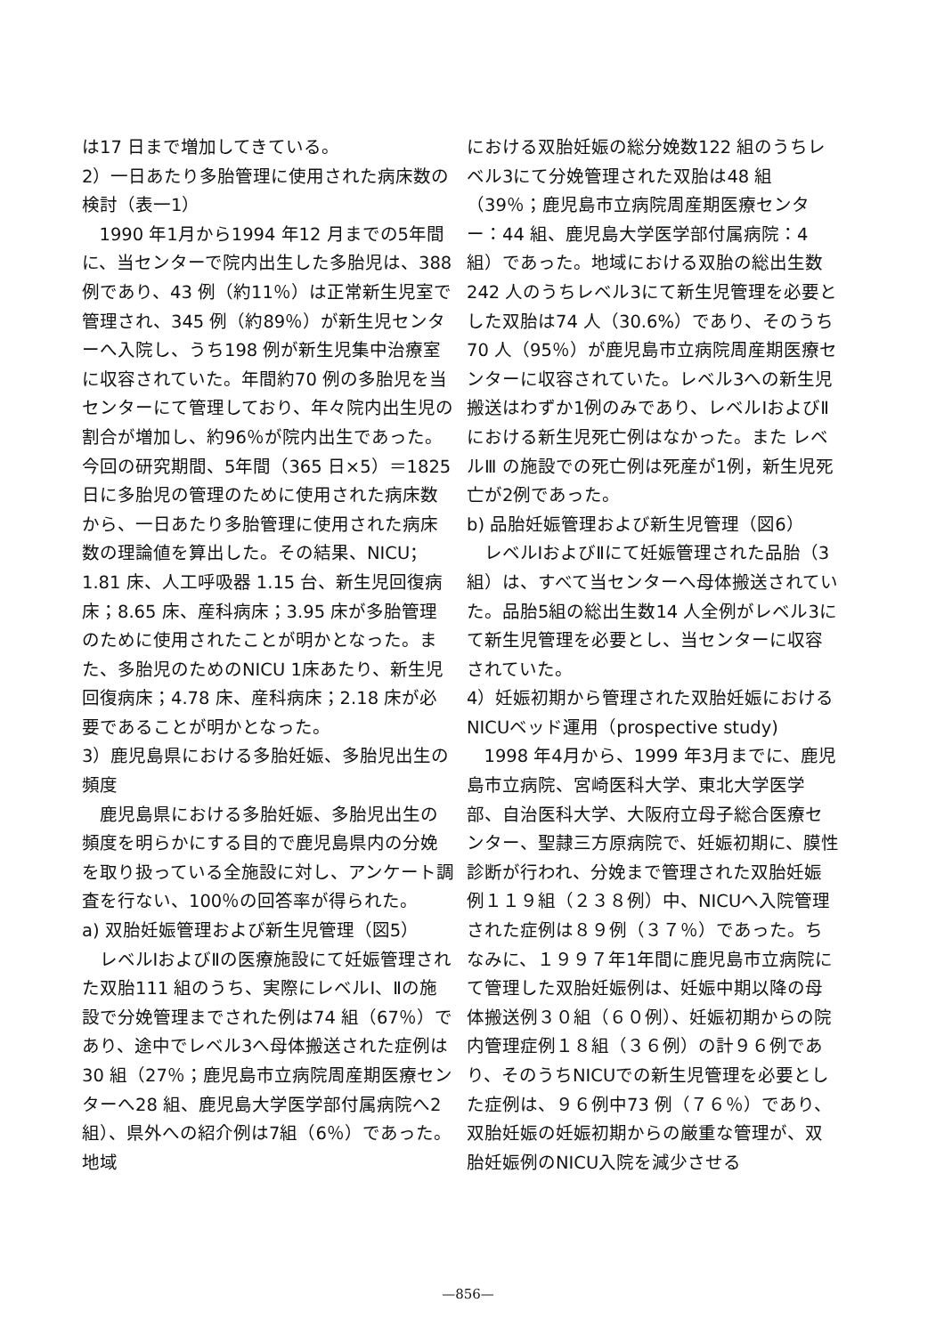は17 日まで増加してきている。
2）一日あたり多胎管理に使用された病床数の検討（表一1）
1990 年1月から1994 年12 月までの5年間に、当センターで院内出生した多胎児は、388 例であり、43 例（約11％）は正常新生児室で管理され、345 例（約89％）が新生児センターへ入院し、うち198 例が新生児集中治療室に収容されていた。年間約70 例の多胎児を当センターにて管理しており、年々院内出生児の割合が増加し、約96％が院内出生であった。今回の研究期間、5年間（365 日×5）＝1825 日に多胎児の管理のために使用された病床数から、一日あたり多胎管理に使用された病床数の理論値を算出した。その結果、NICU；1.81 床、人工呼吸器 1.15 台、新生児回復病床；8.65 床、産科病床；3.95 床が多胎管理のために使用されたことが明かとなった。また、多胎児のためのNICU 1床あたり、新生児回復病床；4.78 床、産科病床；2.18 床が必要であることが明かとなった。
3）鹿児島県における多胎妊娠、多胎児出生の頻度
鹿児島県における多胎妊娠、多胎児出生の頻度を明らかにする目的で鹿児島県内の分娩を取り扱っている全施設に対し、アンケート調査を行ない、100％の回答率が得られた。
a) 双胎妊娠管理および新生児管理（図5）
レベルⅠおよびⅡの医療施設にて妊娠管理された双胎111 組のうち、実際にレベルⅠ、Ⅱの施設で分娩管理までされた例は74 組（67％）であり、途中でレベル3へ母体搬送された症例は30 組（27％；鹿児島市立病院周産期医療センターへ28 組、鹿児島大学医学部付属病院へ2組）、県外への紹介例は7組（6％）であった。地域
における双胎妊娠の総分娩数122 組のうちレベル3にて分娩管理された双胎は48 組（39％；鹿児島市立病院周産期医療センター：44 組、鹿児島大学医学部付属病院：4組）であった。地域における双胎の総出生数242 人のうちレベル3にて新生児管理を必要とした双胎は74 人（30.6%）であり、そのうち70 人（95％）が鹿児島市立病院周産期医療センターに収容されていた。レベル3への新生児搬送はわずか1例のみであり、レベルⅠおよびⅡにおける新生児死亡例はなかった。また レベルⅢ の施設での死亡例は死産が1例，新生児死亡が2例であった。
b) 品胎妊娠管理および新生児管理（図6）
レベルⅠおよびⅡにて妊娠管理された品胎（3組）は、すべて当センターへ母体搬送されていた。品胎5組の総出生数14 人全例がレベル3にて新生児管理を必要とし、当センターに収容されていた。
4）妊娠初期から管理された双胎妊娠におけるNICUベッド運用（prospective study)
1998 年4月から、1999 年3月までに、鹿児島市立病院、宮崎医科大学、東北大学医学部、自治医科大学、大阪府立母子総合医療センター、聖隷三方原病院で、妊娠初期に、膜性診断が行われ、分娩まで管理された双胎妊娠例１１９組（２３８例）中、NICUへ入院管理された症例は８９例（３７％）であった。ちなみに、１９９７年1年間に鹿児島市立病院にて管理した双胎妊娠例は、妊娠中期以降の母体搬送例３０組（６０例）、妊娠初期からの院内管理症例１８組（３６例）の計９６例であり、そのうちNICUでの新生児管理を必要とした症例は、９６例中73 例（７６％）であり、双胎妊娠の妊娠初期からの厳重な管理が、双胎妊娠例のNICU入院を減少させる
—856—